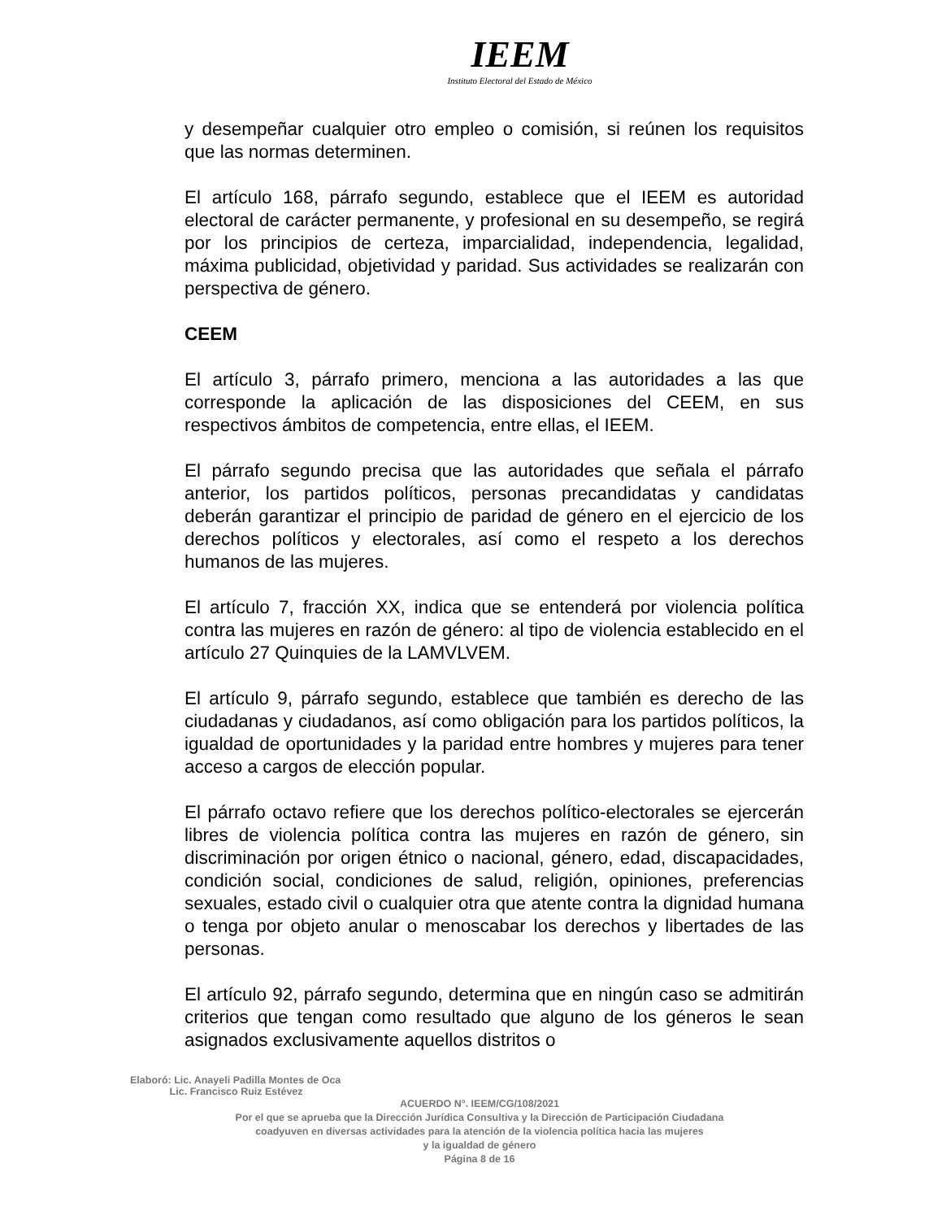IEEM
Instituto Electoral del Estado de México
y desempeñar cualquier otro empleo o comisión, si reúnen los requisitos que las normas determinen.
El artículo 168, párrafo segundo, establece que el IEEM es autoridad electoral de carácter permanente, y profesional en su desempeño, se regirá por los principios de certeza, imparcialidad, independencia, legalidad, máxima publicidad, objetividad y paridad. Sus actividades se realizarán con perspectiva de género.
CEEM
El artículo 3, párrafo primero, menciona a las autoridades a las que corresponde la aplicación de las disposiciones del CEEM, en sus respectivos ámbitos de competencia, entre ellas, el IEEM.
El párrafo segundo precisa que las autoridades que señala el párrafo anterior, los partidos políticos, personas precandidatas y candidatas deberán garantizar el principio de paridad de género en el ejercicio de los derechos políticos y electorales, así como el respeto a los derechos humanos de las mujeres.
El artículo 7, fracción XX, indica que se entenderá por violencia política contra las mujeres en razón de género: al tipo de violencia establecido en el artículo 27 Quinquies de la LAMVLVEM.
El artículo 9, párrafo segundo, establece que también es derecho de las ciudadanas y ciudadanos, así como obligación para los partidos políticos, la igualdad de oportunidades y la paridad entre hombres y mujeres para tener acceso a cargos de elección popular.
El párrafo octavo refiere que los derechos político-electorales se ejercerán libres de violencia política contra las mujeres en razón de género, sin discriminación por origen étnico o nacional, género, edad, discapacidades, condición social, condiciones de salud, religión, opiniones, preferencias sexuales, estado civil o cualquier otra que atente contra la dignidad humana o tenga por objeto anular o menoscabar los derechos y libertades de las personas.
El artículo 92, párrafo segundo, determina que en ningún caso se admitirán criterios que tengan como resultado que alguno de los géneros le sean asignados exclusivamente aquellos distritos o
Elaboró: Lic. Anayeli Padilla Montes de Oca
Lic. Francisco Ruiz Estévez
ACUERDO N°. IEEM/CG/108/2021
Por el que se aprueba que la Dirección Jurídica Consultiva y la Dirección de Participación Ciudadana
coadyuven en diversas actividades para la atención de la violencia política hacia las mujeres
y la igualdad de género
Página 8 de 16